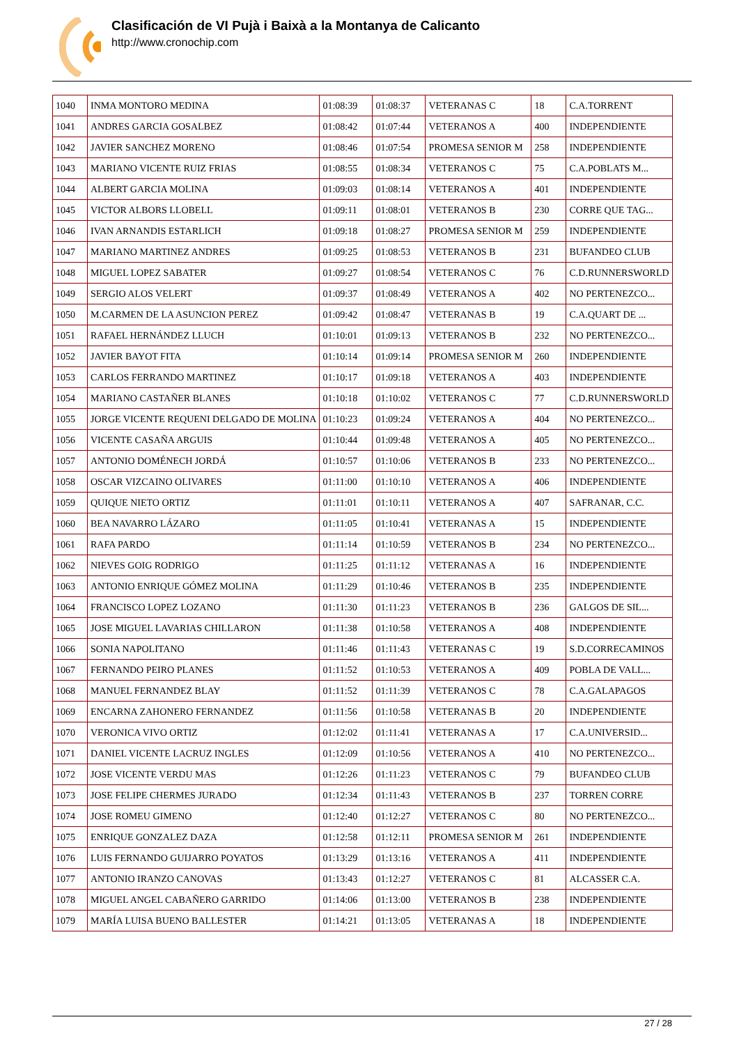Clasificación de VI Pujà i Baixà a la Montanya de Calicanto
http://www.cronochip.com
| 1040 | INMA MONTORO MEDINA | 01:08:39 | 01:08:37 | VETERANAS C | 18 | C.A.TORRENT |
| 1041 | ANDRES GARCIA GOSALBEZ | 01:08:42 | 01:07:44 | VETERANOS A | 400 | INDEPENDIENTE |
| 1042 | JAVIER SANCHEZ MORENO | 01:08:46 | 01:07:54 | PROMESA SENIOR M | 258 | INDEPENDIENTE |
| 1043 | MARIANO VICENTE RUIZ FRIAS | 01:08:55 | 01:08:34 | VETERANOS C | 75 | C.A.POBLATS M... |
| 1044 | ALBERT GARCIA MOLINA | 01:09:03 | 01:08:14 | VETERANOS A | 401 | INDEPENDIENTE |
| 1045 | VICTOR ALBORS LLOBELL | 01:09:11 | 01:08:01 | VETERANOS B | 230 | CORRE QUE TAG... |
| 1046 | IVAN ARNANDIS ESTARLICH | 01:09:18 | 01:08:27 | PROMESA SENIOR M | 259 | INDEPENDIENTE |
| 1047 | MARIANO MARTINEZ ANDRES | 01:09:25 | 01:08:53 | VETERANOS B | 231 | BUFANDEO CLUB |
| 1048 | MIGUEL LOPEZ SABATER | 01:09:27 | 01:08:54 | VETERANOS C | 76 | C.D.RUNNERSWORLD |
| 1049 | SERGIO ALOS VELERT | 01:09:37 | 01:08:49 | VETERANOS A | 402 | NO PERTENEZCO... |
| 1050 | M.CARMEN DE LA ASUNCION PEREZ | 01:09:42 | 01:08:47 | VETERANAS B | 19 | C.A.QUART DE ... |
| 1051 | RAFAEL HERNÁNDEZ LLUCH | 01:10:01 | 01:09:13 | VETERANOS B | 232 | NO PERTENEZCO... |
| 1052 | JAVIER BAYOT FITA | 01:10:14 | 01:09:14 | PROMESA SENIOR M | 260 | INDEPENDIENTE |
| 1053 | CARLOS FERRANDO MARTINEZ | 01:10:17 | 01:09:18 | VETERANOS A | 403 | INDEPENDIENTE |
| 1054 | MARIANO CASTAÑER BLANES | 01:10:18 | 01:10:02 | VETERANOS C | 77 | C.D.RUNNERSWORLD |
| 1055 | JORGE VICENTE REQUENI DELGADO DE MOLINA | 01:10:23 | 01:09:24 | VETERANOS A | 404 | NO PERTENEZCO... |
| 1056 | VICENTE CASAÑA ARGUIS | 01:10:44 | 01:09:48 | VETERANOS A | 405 | NO PERTENEZCO... |
| 1057 | ANTONIO DOMÉNECH JORDÁ | 01:10:57 | 01:10:06 | VETERANOS B | 233 | NO PERTENEZCO... |
| 1058 | OSCAR VIZCAINO OLIVARES | 01:11:00 | 01:10:10 | VETERANOS A | 406 | INDEPENDIENTE |
| 1059 | QUIQUE NIETO ORTIZ | 01:11:01 | 01:10:11 | VETERANOS A | 407 | SAFRANAR, C.C. |
| 1060 | BEA NAVARRO LÁZARO | 01:11:05 | 01:10:41 | VETERANAS A | 15 | INDEPENDIENTE |
| 1061 | RAFA PARDO | 01:11:14 | 01:10:59 | VETERANOS B | 234 | NO PERTENEZCO... |
| 1062 | NIEVES GOIG RODRIGO | 01:11:25 | 01:11:12 | VETERANAS A | 16 | INDEPENDIENTE |
| 1063 | ANTONIO ENRIQUE GÓMEZ MOLINA | 01:11:29 | 01:10:46 | VETERANOS B | 235 | INDEPENDIENTE |
| 1064 | FRANCISCO LOPEZ LOZANO | 01:11:30 | 01:11:23 | VETERANOS B | 236 | GALGOS DE SIL... |
| 1065 | JOSE MIGUEL LAVARIAS CHILLARON | 01:11:38 | 01:10:58 | VETERANOS A | 408 | INDEPENDIENTE |
| 1066 | SONIA NAPOLITANO | 01:11:46 | 01:11:43 | VETERANAS C | 19 | S.D.CORRECAMINOS |
| 1067 | FERNANDO PEIRO PLANES | 01:11:52 | 01:10:53 | VETERANOS A | 409 | POBLA DE VALL... |
| 1068 | MANUEL FERNANDEZ BLAY | 01:11:52 | 01:11:39 | VETERANOS C | 78 | C.A.GALAPAGOS |
| 1069 | ENCARNA ZAHONERO FERNANDEZ | 01:11:56 | 01:10:58 | VETERANAS B | 20 | INDEPENDIENTE |
| 1070 | VERONICA VIVO ORTIZ | 01:12:02 | 01:11:41 | VETERANAS A | 17 | C.A.UNIVERSID... |
| 1071 | DANIEL VICENTE LACRUZ INGLES | 01:12:09 | 01:10:56 | VETERANOS A | 410 | NO PERTENEZCO... |
| 1072 | JOSE VICENTE VERDU MAS | 01:12:26 | 01:11:23 | VETERANOS C | 79 | BUFANDEO CLUB |
| 1073 | JOSE FELIPE CHERMES JURADO | 01:12:34 | 01:11:43 | VETERANOS B | 237 | TORREN CORRE |
| 1074 | JOSE ROMEU GIMENO | 01:12:40 | 01:12:27 | VETERANOS C | 80 | NO PERTENEZCO... |
| 1075 | ENRIQUE GONZALEZ DAZA | 01:12:58 | 01:12:11 | PROMESA SENIOR M | 261 | INDEPENDIENTE |
| 1076 | LUIS FERNANDO GUIJARRO POYATOS | 01:13:29 | 01:13:16 | VETERANOS A | 411 | INDEPENDIENTE |
| 1077 | ANTONIO IRANZO CANOVAS | 01:13:43 | 01:12:27 | VETERANOS C | 81 | ALCASSER C.A. |
| 1078 | MIGUEL ANGEL CABAÑERO GARRIDO | 01:14:06 | 01:13:00 | VETERANOS B | 238 | INDEPENDIENTE |
| 1079 | MARÍA LUISA BUENO BALLESTER | 01:14:21 | 01:13:05 | VETERANAS A | 18 | INDEPENDIENTE |
27 / 28